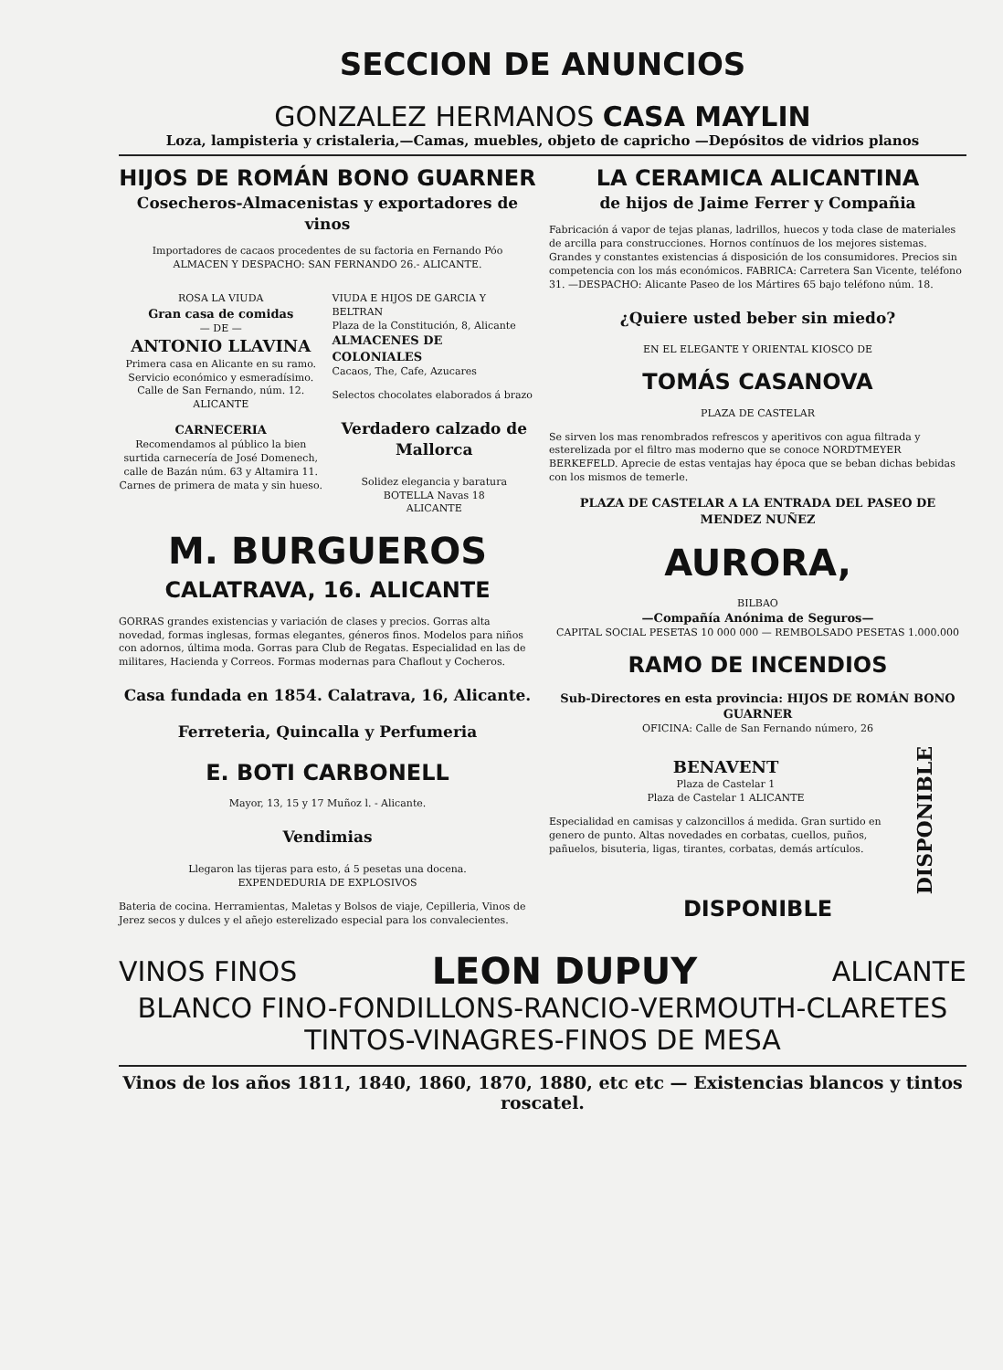SECCION DE ANUNCIOS
GONZALEZ HERMANOS CASA MAYLIN
Loza, lampisteria y cristaleria,—Camas, muebles, objeto de capricho —Depósitos de vidrios planos
HIJOS DE ROMÁN BONO GUARNER
Cosecheros-Almacenistas y exportadores de vinos
Importadores de cacaos procedentes de su factoria en Fernando Póo
ALMACEN Y DESPACHO: SAN FERNANDO 26.- ALICANTE.
ROSA LA VIUDA
Gran casa de comidas
— DE —
ANTONIO LLAVINA
Primera casa en Alicante en su ramo. Servicio económico y esmeradísimo. Calle de San Fernando, núm. 12. ALICANTE
CARNECERIA
Recomendamos al público la bien surtida carnecería de José Domenech, calle de Bazán núm. 63 y Altamira 11.
Carnes de primera de mata y sin hueso.
VIUDA E HIJOS DE GARCIA Y BELTRAN
Plaza de la Constitución, 8, Alicante
ALMACENES DE COLONIALES
Cacaos, The, Cafe, Azucares
Selectos chocolates elaborados á brazo
Verdadero calzado de Mallorca
Solidez elegancia y baratura
BOTELLA Navas 18
ALICANTE
M. BURGUEROS
CALATRAVA, 16. ALICANTE
GORRAS grandes existencias y variación de clases y precios. Gorras alta novedad, formas inglesas, formas elegantes, géneros finos. Modelos para niños con adornos, última moda. Gorras para Club de Regatas. Especialidad en las de militares, Hacienda y Correos. Formas modernas para Chaflout y Cocheros.
Casa fundada en 1854. Calatrava, 16, Alicante.
Ferreteria, Quincalla y Perfumeria
E. BOTI CARBONELL
Mayor, 13, 15 y 17 Muñoz l. - Alicante.
Vendimias
Llegaron las tijeras para esto, á 5 pesetas una docena.
EXPENDEDURIA DE EXPLOSIVOS
Bateria de cocina. Herramientas, Maletas y Bolsos de viaje, Cepilleria, Vinos de Jerez secos y dulces y el añejo esterelizado especial para los convalecientes.
LA CERAMICA ALICANTINA
de hijos de Jaime Ferrer y Compañia
Fabricación á vapor de tejas planas, ladrillos, huecos y toda clase de materiales de arcilla para construcciones. Hornos contínuos de los mejores sistemas. Grandes y constantes existencias á disposición de los consumidores. Precios sin competencia con los más económicos. FABRICA: Carretera San Vicente, teléfono 31. —DESPACHO: Alicante Paseo de los Mártires 65 bajo teléfono núm. 18.
¿Quiere usted beber sin miedo?
EN EL ELEGANTE Y ORIENTAL KIOSCO DE
TOMÁS CASANOVA
PLAZA DE CASTELAR
Se sirven los mas renombrados refrescos y aperitivos con agua filtrada y esterelizada por el filtro mas moderno que se conoce NORDTMEYER BERKEFELD. Aprecie de estas ventajas hay época que se beban dichas bebidas con los mismos de temerle.
PLAZA DE CASTELAR A LA ENTRADA DEL PASEO DE MENDEZ NUÑEZ
AURORA,
BILBAO
—Compañía Anónima de Seguros—
CAPITAL SOCIAL PESETAS 10 000 000 — REMBOLSADO PESETAS 1.000.000
RAMO DE INCENDIOS
Sub-Directores en esta provincia: HIJOS DE ROMÁN BONO GUARNER
OFICINA: Calle de San Fernando número, 26
BENAVENT
Plaza de Castelar 1
Plaza de Castelar 1 ALICANTE
Especialidad en camisas y calzoncillos á medida. Gran surtido en genero de punto. Altas novedades en corbatas, cuellos, puños, pañuelos, bisuteria, ligas, tirantes, corbatas, demás artículos.
DISPONIBLE
DISPONIBLE
VINOS FINOS
LEON DUPUY
ALICANTE
BLANCO FINO-FONDILLONS-RANCIO-VERMOUTH-CLARETES
TINTOS-VINAGRES-FINOS DE MESA
Vinos de los años 1811, 1840, 1860, 1870, 1880, etc etc — Existencias blancos y tintos roscatel.